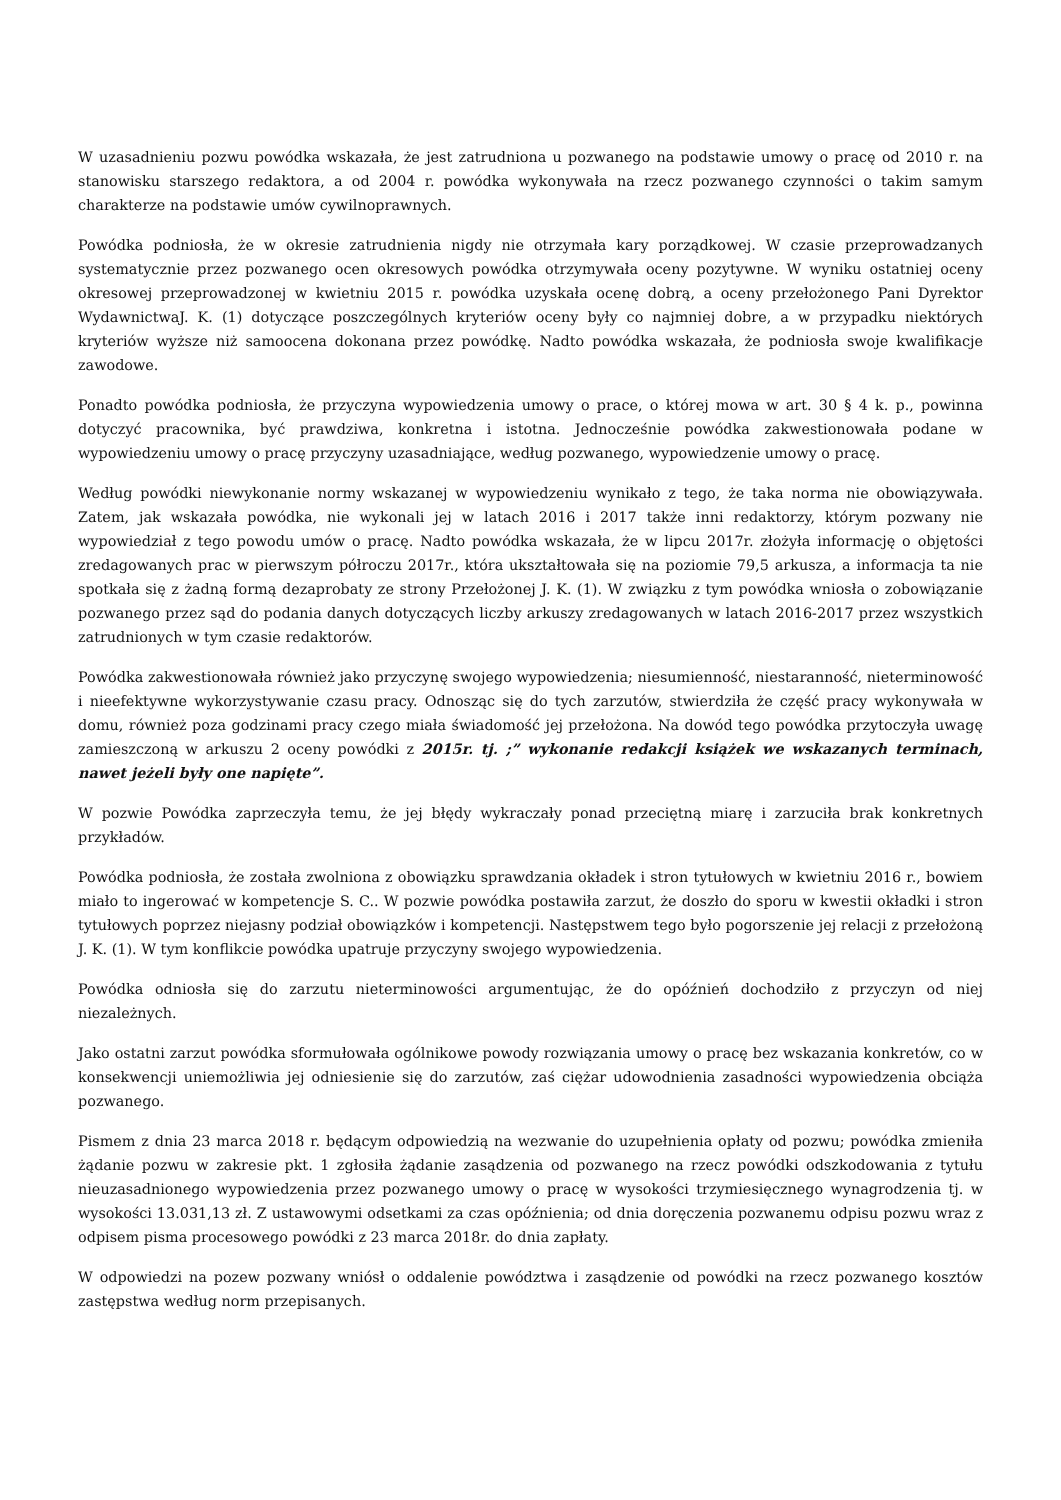W uzasadnieniu pozwu powódka wskazała, że jest zatrudniona u pozwanego na podstawie umowy o pracę od 2010 r. na stanowisku starszego redaktora, a od 2004 r. powódka wykonywała na rzecz pozwanego czynności o takim samym charakterze na podstawie umów cywilnoprawnych.
Powódka podniosła, że w okresie zatrudnienia nigdy nie otrzymała kary porządkowej. W czasie przeprowadzanych systematycznie przez pozwanego ocen okresowych powódka otrzymywała oceny pozytywne. W wyniku ostatniej oceny okresowej przeprowadzonej w kwietniu 2015 r. powódka uzyskała ocenę dobrą, a oceny przełożonego Pani Dyrektor WydawnictwaJ. K. (1) dotyczące poszczególnych kryteriów oceny były co najmniej dobre, a w przypadku niektórych kryteriów wyższe niż samoocena dokonana przez powódkę. Nadto powódka wskazała, że podniosła swoje kwalifikacje zawodowe.
Ponadto powódka podniosła, że przyczyna wypowiedzenia umowy o prace, o której mowa w art. 30 § 4 k. p., powinna dotyczyć pracownika, być prawdziwa, konkretna i istotna. Jednocześnie powódka zakwestionowała podane w wypowiedzeniu umowy o pracę przyczyny uzasadniające, według pozwanego, wypowiedzenie umowy o pracę.
Według powódki niewykonanie normy wskazanej w wypowiedzeniu wynikało z tego, że taka norma nie obowiązywała. Zatem, jak wskazała powódka, nie wykonali jej w latach 2016 i 2017 także inni redaktorzy, którym pozwany nie wypowiedział z tego powodu umów o pracę. Nadto powódka wskazała, że w lipcu 2017r. złożyła informację o objętości zredagowanych prac w pierwszym półroczu 2017r., która ukształtowała się na poziomie 79,5 arkusza, a informacja ta nie spotkała się z żadną formą dezaprobaty ze strony Przełożonej J. K. (1). W związku z tym powódka wniosła o zobowiązanie pozwanego przez sąd do podania danych dotyczących liczby arkuszy zredagowanych w latach 2016-2017 przez wszystkich zatrudnionych w tym czasie redaktorów.
Powódka zakwestionowała również jako przyczynę swojego wypowiedzenia; niesumienność, niestaranność, nieterminowość i nieefektywne wykorzystywanie czasu pracy. Odnosząc się do tych zarzutów, stwierdziła że część pracy wykonywała w domu, również poza godzinami pracy czego miała świadomość jej przełożona. Na dowód tego powódka przytoczyła uwagę zamieszczoną w arkuszu 2 oceny powódki z 2015r. tj. ;” wykonanie redakcji książek we wskazanych terminach, nawet jeżeli były one napięte”.
W pozwie Powódka zaprzeczyła temu, że jej błędy wykraczały ponad przeciętną miarę i zarzuciła brak konkretnych przykładów.
Powódka podniosła, że została zwolniona z obowiązku sprawdzania okładek i stron tytułowych w kwietniu 2016 r., bowiem miało to ingerować w kompetencje S. C.. W pozwie powódka postawiła zarzut, że doszło do sporu w kwestii okładki i stron tytułowych poprzez niejasny podział obowiązków i kompetencji. Następstwem tego było pogorszenie jej relacji z przełożoną J. K. (1). W tym konflikcie powódka upatruje przyczyny swojego wypowiedzenia.
Powódka odniosła się do zarzutu nieterminowości argumentując, że do opóźnień dochodziło z przyczyn od niej niezależnych.
Jako ostatni zarzut powódka sformułowała ogólnikowe powody rozwiązania umowy o pracę bez wskazania konkretów, co w konsekwencji uniemożliwia jej odniesienie się do zarzutów, zaś ciężar udowodnienia zasadności wypowiedzenia obciąża pozwanego.
Pismem z dnia 23 marca 2018 r. będącym odpowiedzią na wezwanie do uzupełnienia opłaty od pozwu; powódka zmieniła żądanie pozwu w zakresie pkt. 1 zgłosiła żądanie zasądzenia od pozwanego na rzecz powódki odszkodowania z tytułu nieuzasadnionego wypowiedzenia przez pozwanego umowy o pracę w wysokości trzymiesięcznego wynagrodzenia tj. w wysokości 13.031,13 zł. Z ustawowymi odsetkami za czas opóźnienia; od dnia doręczenia pozwanemu odpisu pozwu wraz z odpisem pisma procesowego powódki z 23 marca 2018r. do dnia zapłaty.
W odpowiedzi na pozew pozwany wniósł o oddalenie powództwa i zasądzenie od powódki na rzecz pozwanego kosztów zastępstwa według norm przepisanych.